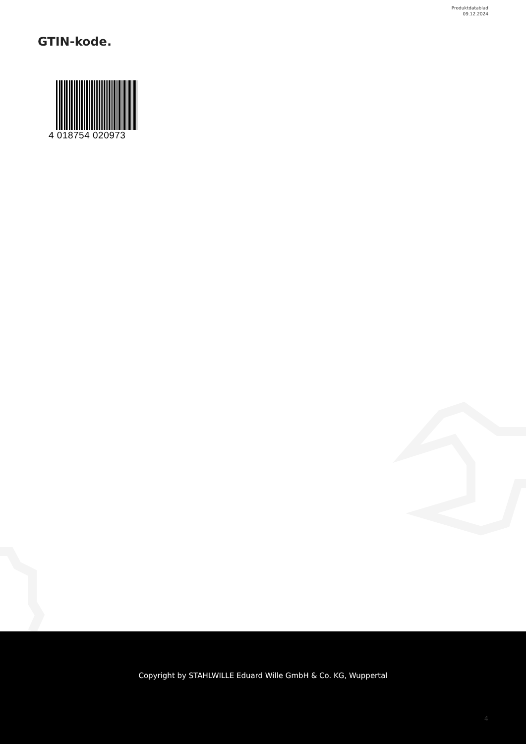Produktdatablad
09.12.2024
GTIN-kode.
4 018754 020973
Copyright by STAHLWILLE Eduard Wille GmbH & Co. KG, Wuppertal
4